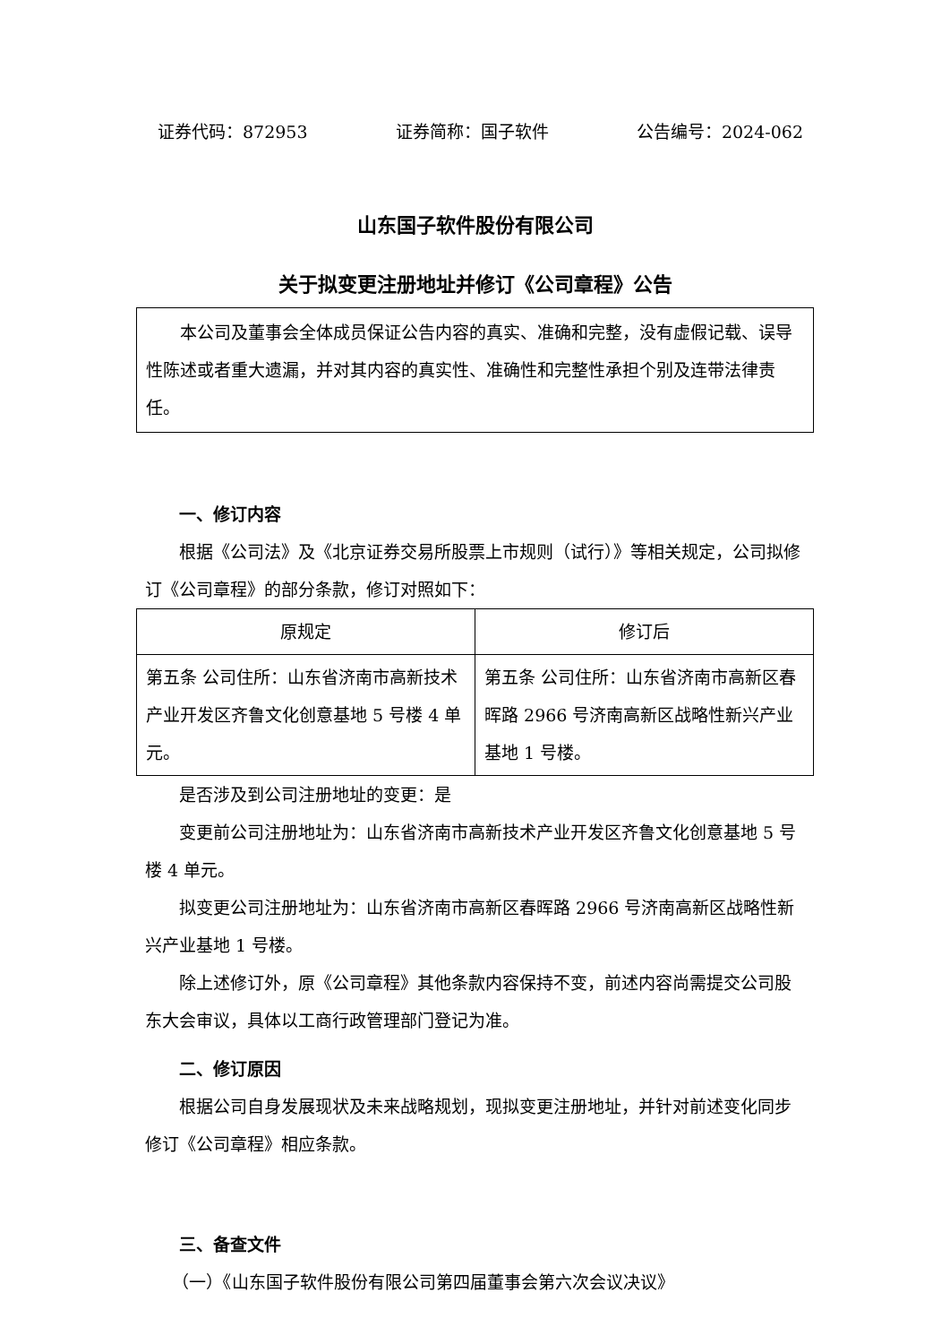证券代码：872953 证券简称：国子软件 公告编号：2024-062
山东国子软件股份有限公司
关于拟变更注册地址并修订《公司章程》公告
本公司及董事会全体成员保证公告内容的真实、准确和完整，没有虚假记载、误导性陈述或者重大遗漏，并对其内容的真实性、准确性和完整性承担个别及连带法律责任。
一、修订内容
根据《公司法》及《北京证券交易所股票上市规则（试行）》等相关规定，公司拟修订《公司章程》的部分条款，修订对照如下：
| 原规定 | 修订后 |
| --- | --- |
| 第五条 公司住所：山东省济南市高新技术产业开发区齐鲁文化创意基地 5 号楼 4 单元。 | 第五条 公司住所：山东省济南市高新区春晖路 2966 号济南高新区战略性新兴产业基地 1 号楼。 |
是否涉及到公司注册地址的变更：是
变更前公司注册地址为：山东省济南市高新技术产业开发区齐鲁文化创意基地 5 号楼 4 单元。
拟变更公司注册地址为：山东省济南市高新区春晖路 2966 号济南高新区战略性新兴产业基地 1 号楼。
除上述修订外，原《公司章程》其他条款内容保持不变，前述内容尚需提交公司股东大会审议，具体以工商行政管理部门登记为准。
二、修订原因
根据公司自身发展现状及未来战略规划，现拟变更注册地址，并针对前述变化同步修订《公司章程》相应条款。
三、备查文件
（一）《山东国子软件股份有限公司第四届董事会第六次会议决议》